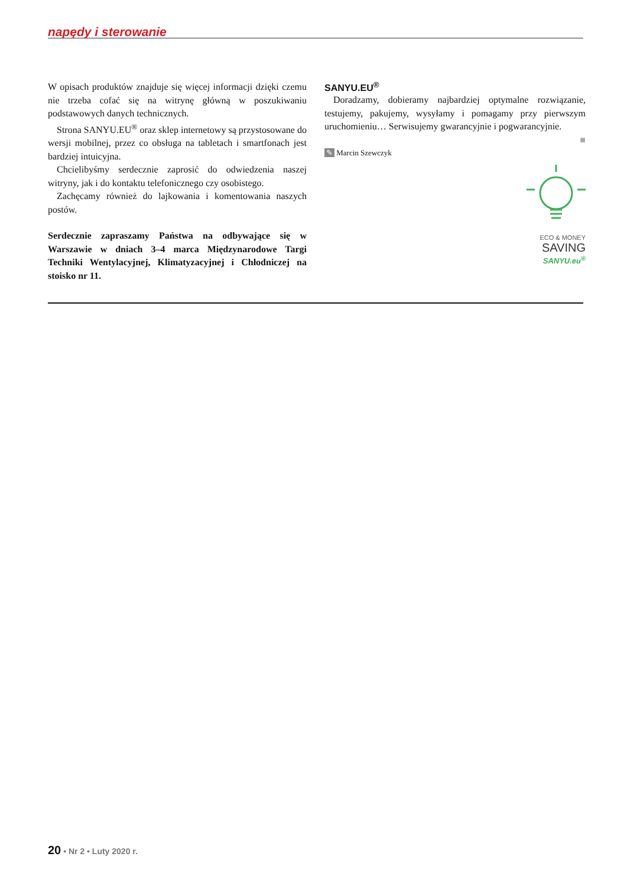napędy i sterowanie
W opisach produktów znajduje się więcej informacji dzięki czemu nie trzeba cofać się na witrynę główną w poszukiwaniu podstawowych danych technicznych.
Strona SANYU.EU<sup>®</sup> oraz sklep internetowy są przystosowane do wersji mobilnej, przez co obsługa na tabletach i smartfonach jest bardziej intuicyjna.
Chcielibyśmy serdecznie zaprosić do odwiedzenia naszej witryny, jak i do kontaktu telefonicznego czy osobistego.
Zachęcamy również do lajkowania i komentowania naszych postów.
Serdecznie zapraszamy Państwa na odbywające się w Warszawie w dniach 3–4 marca Międzynarodowe Targi Techniki Wentylacyjnej, Klimatyzacyjnej i Chłodniczej na stoisko nr 11.
SANYU.EU<sup>®</sup>
Doradzamy, dobieramy najbardziej optymalne rozwiązanie, testujemy, pakujemy, wysyłamy i pomagamy przy pierwszym uruchomieniu… Serwisujemy gwarancyjnie i pogwarancyjnie.
■
✎ Marcin Szewczyk
ECO & MONEY
SAVING
SANYU.eu<sup>®</sup>
20 • Nr 2 • Luty 2020 r.